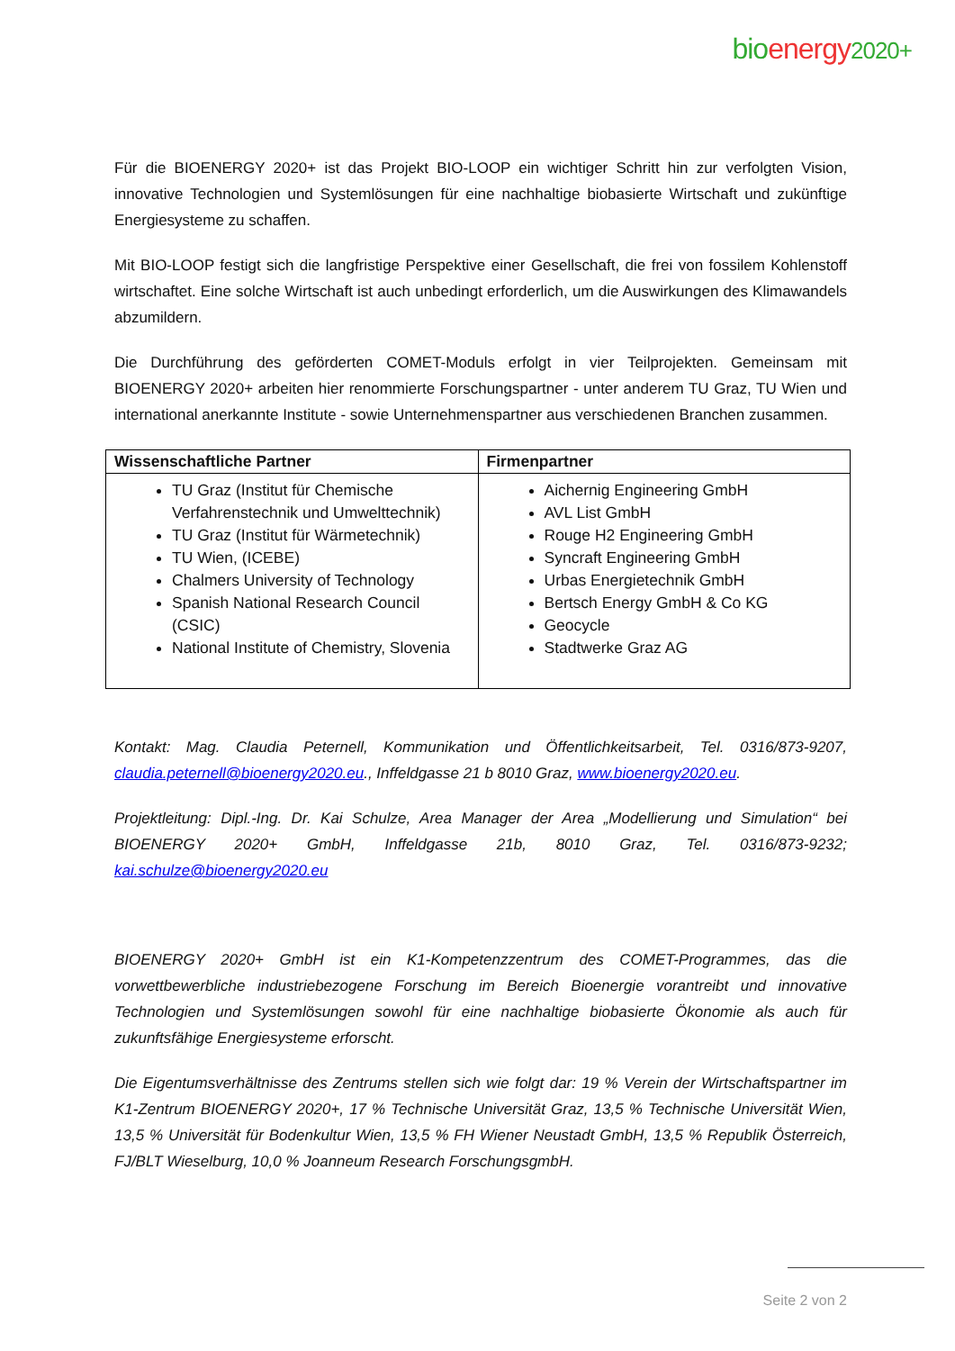bio energy 2020+
Für die BIOENERGY 2020+ ist das Projekt BIO-LOOP ein wichtiger Schritt hin zur verfolgten Vision, innovative Technologien und Systemlösungen für eine nachhaltige biobasierte Wirtschaft und zukünftige Energiesysteme zu schaffen.
Mit BIO-LOOP festigt sich die langfristige Perspektive einer Gesellschaft, die frei von fossilem Kohlenstoff wirtschaftet. Eine solche Wirtschaft ist auch unbedingt erforderlich, um die Auswirkungen des Klimawandels abzumildern.
Die Durchführung des geförderten COMET-Moduls erfolgt in vier Teilprojekten. Gemeinsam mit BIOENERGY 2020+ arbeiten hier renommierte Forschungspartner - unter anderem TU Graz, TU Wien und international anerkannte Institute - sowie Unternehmenspartner aus verschiedenen Branchen zusammen.
| Wissenschaftliche Partner | Firmenpartner |
| --- | --- |
| TU Graz (Institut für Chemische Verfahrenstechnik und Umwelttechnik) TU Graz (Institut für Wärmetechnik) TU Wien, (ICEBE) Chalmers University of Technology Spanish National Research Council (CSIC) National Institute of Chemistry, Slovenia | Aichernig Engineering GmbH AVL List GmbH Rouge H2 Engineering GmbH Syncraft Engineering GmbH Urbas Energietechnik GmbH Bertsch Energy GmbH & Co KG Geocycle Stadtwerke Graz AG |
Kontakt: Mag. Claudia Peternell, Kommunikation und Öffentlichkeitsarbeit, Tel. 0316/873-9207, claudia.peternell@bioenergy2020.eu., Inffeldgasse 21 b 8010 Graz, www.bioenergy2020.eu.
Projektleitung: Dipl.-Ing. Dr. Kai Schulze, Area Manager der Area „Modellierung und Simulation“ bei BIOENERGY 2020+ GmbH, Inffeldgasse 21b, 8010 Graz, Tel. 0316/873-9232; kai.schulze@bioenergy2020.eu
BIOENERGY 2020+ GmbH ist ein K1-Kompetenzzentrum des COMET-Programmes, das die vorwettbewerbliche industriebezogene Forschung im Bereich Bioenergie vorantreibt und innovative Technologien und Systemlösungen sowohl für eine nachhaltige biobasierte Ökonomie als auch für zukunftsfähige Energiesysteme erforscht.
Die Eigentumsverhältnisse des Zentrums stellen sich wie folgt dar: 19 % Verein der Wirtschaftspartner im K1-Zentrum BIOENERGY 2020+, 17 % Technische Universität Graz, 13,5 % Technische Universität Wien, 13,5 % Universität für Bodenkultur Wien, 13,5 % FH Wiener Neustadt GmbH, 13,5 % Republik Österreich, FJ/BLT Wieselburg, 10,0 % Joanneum Research ForschungsgmbH.
Seite 2 von 2